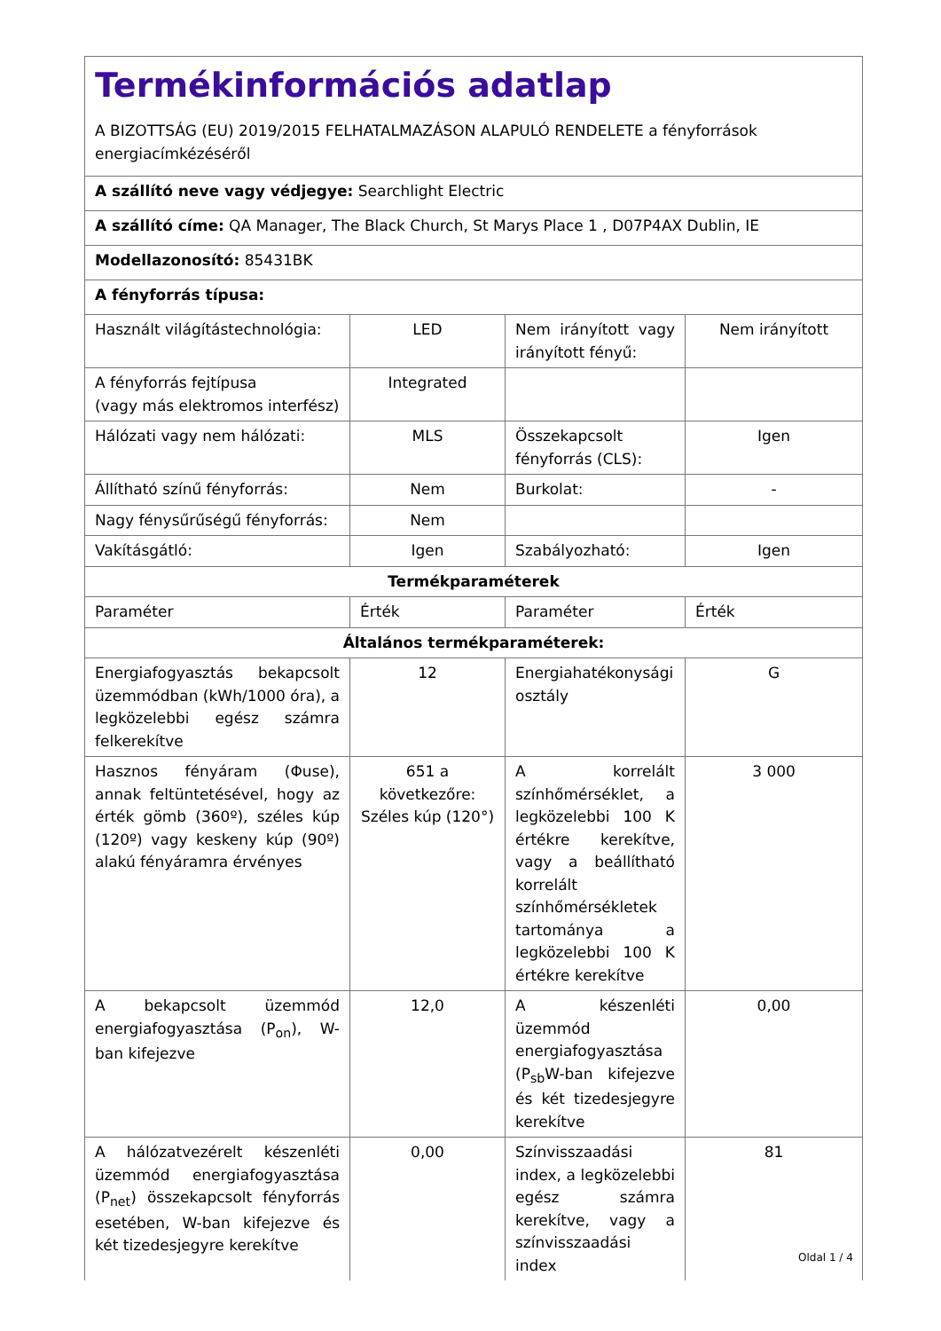| Termékinformációs adatlap A BIZOTTSÁG (EU) 2019/2015 FELHATALMAZÁSON ALAPULÓ RENDELETE a fényforrások energiacímkézéséről | | | |
| A szállító neve vagy védjegye: Searchlight Electric | | | |
| A szállító címe: QA Manager, The Black Church, St Marys Place 1 , D07P4AX Dublin, IE | | | |
| Modellazonosító: 85431BK | | | |
| A fényforrás típusa: | | | |
| Használt világítástechnológia: | LED | Nem irányított vagy irányított fényű: | Nem irányított |
| A fényforrás fejtípusa (vagy más elektromos interfész) | Integrated | | |
| Hálózati vagy nem hálózati: | MLS | Összekapcsolt fényforrás (CLS): | Igen |
| Állítható színű fényforrás: | Nem | Burkolat: | - |
| Nagy fénysűrűségű fényforrás: | Nem | | |
| Vakításgátló: | Igen | Szabályozható: | Igen |
| Termékparaméterek | | | |
| Paraméter | Érték | Paraméter | Érték |
| Általános termékparaméterek: | | | |
| Energiafogyasztás bekapcsolt üzemmódban (kWh/1000 óra), a legközelebbi egész számra felkerekítve | 12 | Energiahatékonysági osztály | G |
| Hasznos fényáram (Φuse), annak feltüntetésével, hogy az érték gömb (360º), széles kúp (120º) vagy keskeny kúp (90º) alakú fényáramra érvényes | 651 a következőre: Széles kúp (120°) | A korrelált színhőmérséklet, a legközelebbi 100 K értékre kerekítve, vagy a beállítható korrelált színhőmérsékletek tartománya a legközelebbi 100 K értékre kerekítve | 3 000 |
| A bekapcsolt üzemmód energiafogyasztása (P<sub>on</sub>), W-ban kifejezve | 12,0 | A készenléti üzemmód energiafogyasztása (P<sub>sb</sub>W-ban kifejezve és két tizedesjegyre kerekítve | 0,00 |
| A hálózatvezérelt készenléti üzemmód energiafogyasztása (P<sub>net</sub>) összekapcsolt fényforrás esetében, W-ban kifejezve és két tizedesjegyre kerekítve | 0,00 | Színvisszaadási index, a legközelebbi egész számra kerekítve, vagy a színvisszaadási index | 81 |
Oldal 1 / 4